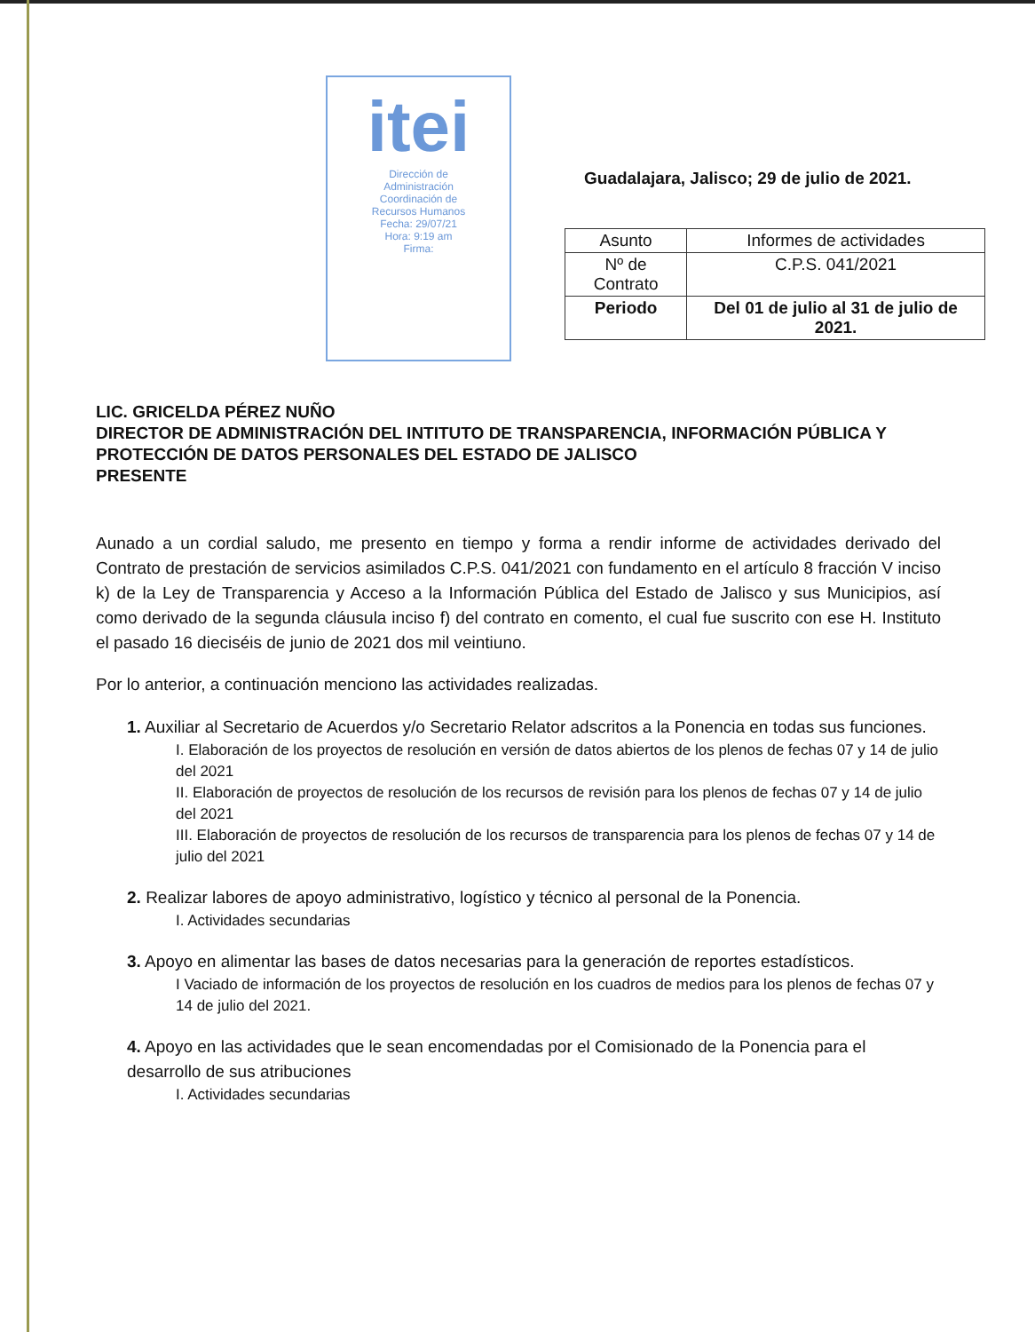itei
Dirección de
Administración
Coordinación de
Recursos Humanos
Fecha: 29/07/21
Hora: 9:19 am
Firma:
Guadalajara, Jalisco; 29 de julio de 2021.
| Asunto | Informes de actividades |
| Nº de Contrato | C.P.S. 041/2021 |
| Periodo | Del 01 de julio al 31 de julio de 2021. |
LIC. GRICELDA PÉREZ NUÑO
DIRECTOR DE ADMINISTRACIÓN DEL INTITUTO DE TRANSPARENCIA, INFORMACIÓN PÚBLICA Y PROTECCIÓN DE DATOS PERSONALES DEL ESTADO DE JALISCO
PRESENTE
Aunado a un cordial saludo, me presento en tiempo y forma a rendir informe de actividades derivado del Contrato de prestación de servicios asimilados C.P.S. 041/2021 con fundamento en el artículo 8 fracción V inciso k) de la Ley de Transparencia y Acceso a la Información Pública del Estado de Jalisco y sus Municipios, así como derivado de la segunda cláusula inciso f) del contrato en comento, el cual fue suscrito con ese H. Instituto el pasado 16 dieciséis de junio de 2021 dos mil veintiuno.
Por lo anterior, a continuación menciono las actividades realizadas.
1. Auxiliar al Secretario de Acuerdos y/o Secretario Relator adscritos a la Ponencia en todas sus funciones.
I. Elaboración de los proyectos de resolución en versión de datos abiertos de los plenos de fechas 07 y 14 de julio del 2021
II. Elaboración de proyectos de resolución de los recursos de revisión para los plenos de fechas 07 y 14 de julio del 2021
III. Elaboración de proyectos de resolución de los recursos de transparencia para los plenos de fechas 07 y 14 de julio del 2021
2. Realizar labores de apoyo administrativo, logístico y técnico al personal de la Ponencia.
I. Actividades secundarias
3. Apoyo en alimentar las bases de datos necesarias para la generación de reportes estadísticos.
I Vaciado de información de los proyectos de resolución en los cuadros de medios para los plenos de fechas 07 y 14 de julio del 2021.
4. Apoyo en las actividades que le sean encomendadas por el Comisionado de la Ponencia para el desarrollo de sus atribuciones
I. Actividades secundarias